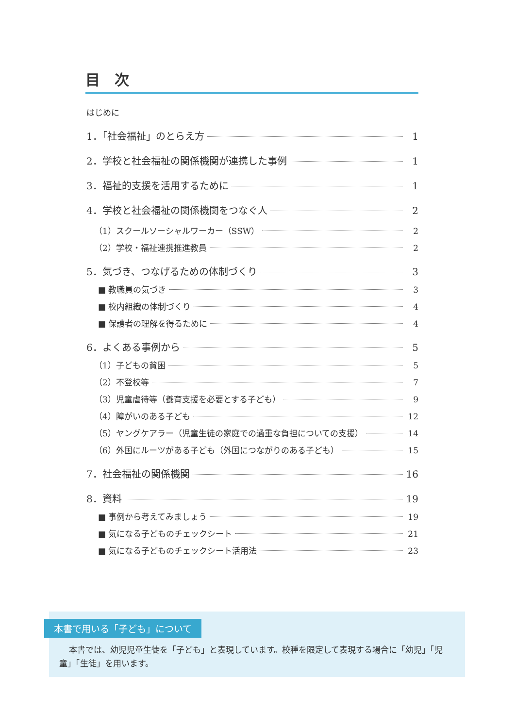目　次
はじめに
1．「社会福祉」のとらえ方 1
2．学校と社会福祉の関係機関が連携した事例 1
3．福祉的支援を活用するために 1
4．学校と社会福祉の関係機関をつなぐ人 2
（1）スクールソーシャルワーカー（SSW） 2
（2）学校・福祉連携推進教員 2
5．気づき、つなげるための体制づくり 3
■ 教職員の気づき 3
■ 校内組織の体制づくり 4
■ 保護者の理解を得るために 4
6．よくある事例から 5
（1）子どもの貧困 5
（2）不登校等 7
（3）児童虐待等（養育支援を必要とする子ども） 9
（4）障がいのある子ども 12
（5）ヤングケアラー（児童生徒の家庭での過重な負担についての支援） 14
（6）外国にルーツがある子ども（外国につながりのある子ども） 15
7．社会福祉の関係機関 16
8．資料 19
■ 事例から考えてみましょう 19
■ 気になる子どものチェックシート 21
■ 気になる子どものチェックシート活用法 23
本書で用いる「子ども」について
本書では、幼児児童生徒を「子ども」と表現しています。校種を限定して表現する場合に「幼児」「児童」「生徒」を用います。